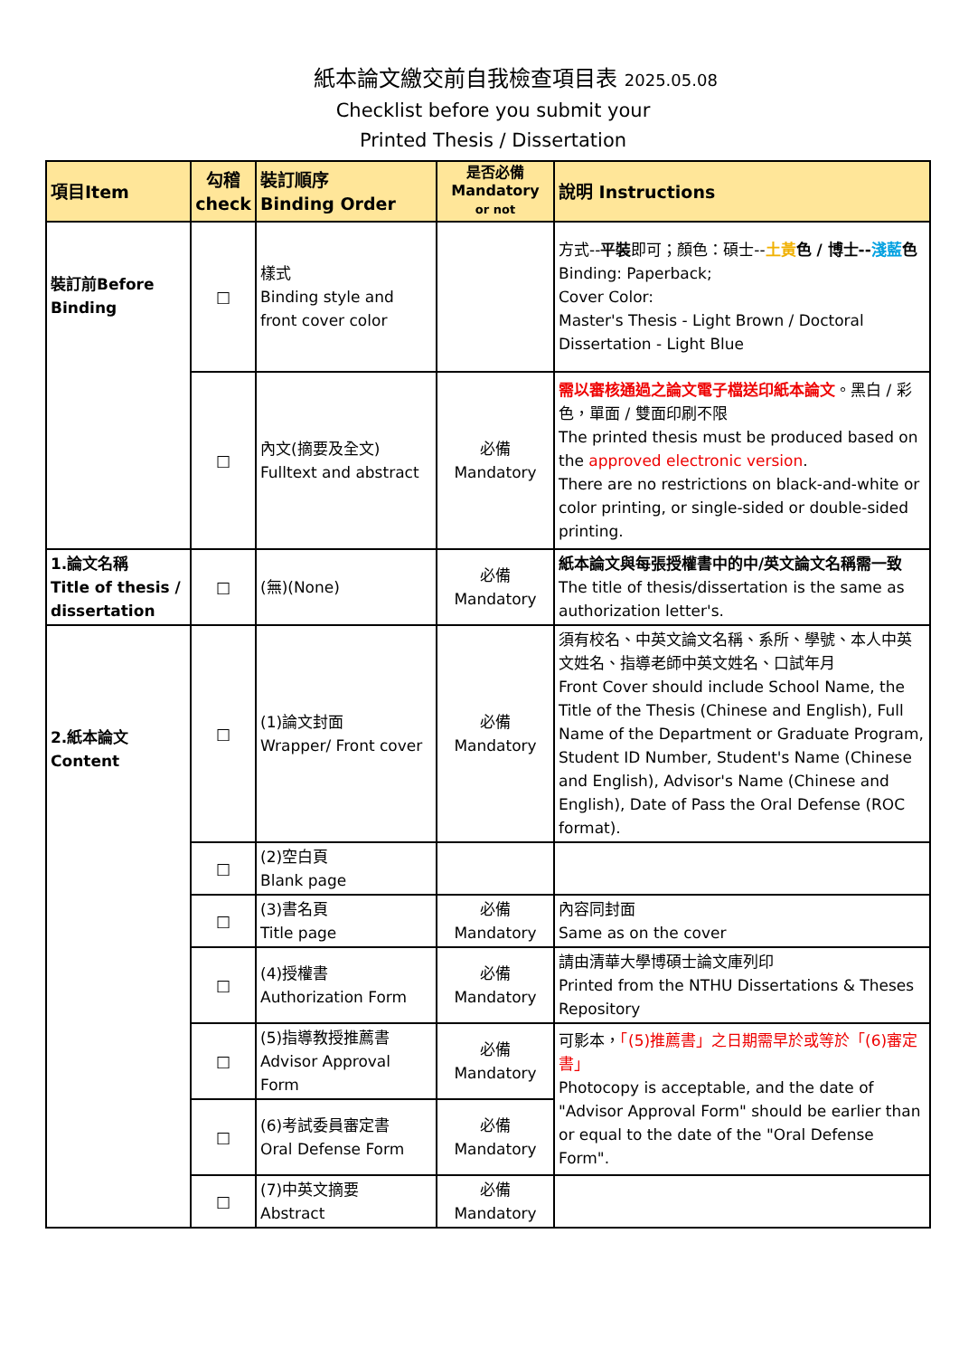紙本論文繳交前自我檢查項目表 2025.05.08
Checklist before you submit your
Printed Thesis / Dissertation
| 項目Item | 勾稽 check | 裝訂順序 Binding Order | 是否必備 Mandatory or not | 說明 Instructions |
| --- | --- | --- | --- | --- |
| 裝訂前Before Binding | □ | 樣式 Binding style and front cover color | | 方式-- 平裝 即可；顏色：碩士-- 土黃 色 / 博士-- 淺藍 色 Binding: Paperback; Cover Color: Master's Thesis - Light Brown / Doctoral Dissertation - Light Blue |
| | □ | 內文(摘要及全文) Fulltext and abstract | 必備 Mandatory | 需以審核通過之論文電子檔送印紙本論文 。黑白 / 彩色，單面 / 雙面印刷不限 The printed thesis must be produced based on the approved electronic version . There are no restrictions on black-and-white or color printing, or single-sided or double-sided printing. |
| 1.論文名稱 Title of thesis / dissertation | □ | (無)(None) | 必備 Mandatory | 紙本論文與每張授權書中的中/英文論文名稱需一致 The title of thesis/dissertation is the same as authorization letter's. |
| 2.紙本論文 Content | □ | (1)論文封面 Wrapper/ Front cover | 必備 Mandatory | 須有校名、中英文論文名稱、系所、學號、本人中英文姓名、指導老師中英文姓名、口試年月 Front Cover should include School Name, the Title of the Thesis (Chinese and English), Full Name of the Department or Graduate Program, Student ID Number, Student's Name (Chinese and English), Advisor's Name (Chinese and English), Date of Pass the Oral Defense (ROC format). |
| | □ | (2)空白頁 Blank page | | |
| | □ | (3)書名頁 Title page | 必備 Mandatory | 內容同封面 Same as on the cover |
| | □ | (4)授權書 Authorization Form | 必備 Mandatory | 請由清華大學博碩士論文庫列印 Printed from the NTHU Dissertations & Theses Repository |
| | □ | (5)指導教授推薦書 Advisor Approval Form | 必備 Mandatory | 可影本， 「(5)推薦書」之日期需早於或等於「(6)審定書」 Photocopy is acceptable, and the date of "Advisor Approval Form" should be earlier than or equal to the date of the "Oral Defense Form". |
| | □ | (6)考試委員審定書 Oral Defense Form | 必備 Mandatory | |
| | □ | (7)中英文摘要 Abstract | 必備 Mandatory | |